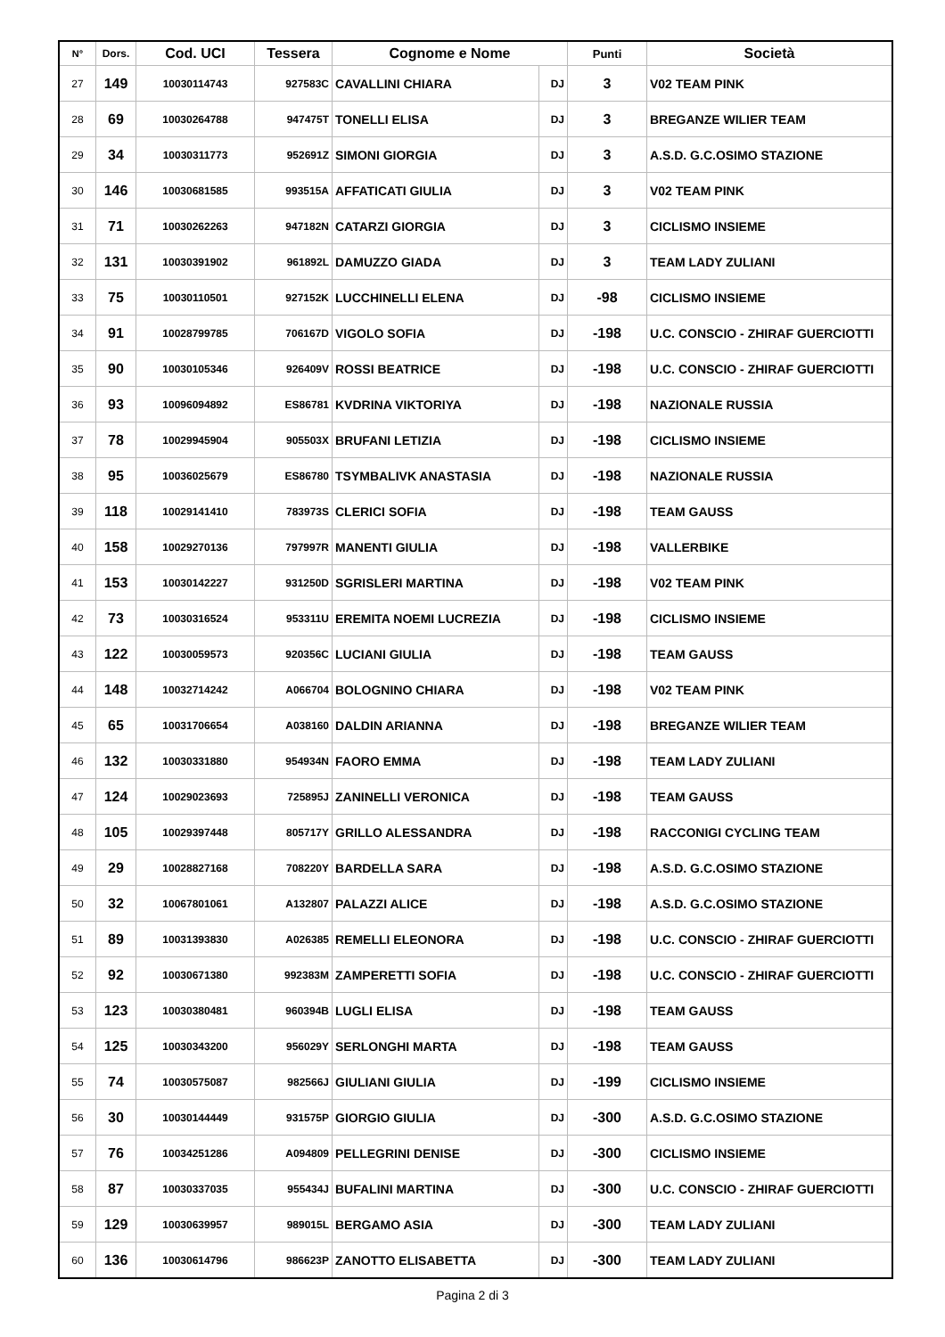| N° | Dors. | Cod. UCI | Tessera | Cognome e Nome | | Punti | Società |
| --- | --- | --- | --- | --- | --- | --- | --- |
| 27 | 149 | 10030114743 | 927583C | CAVALLINI CHIARA | DJ | 3 | V02 TEAM PINK |
| 28 | 69 | 10030264788 | 947475T | TONELLI ELISA | DJ | 3 | BREGANZE WILIER TEAM |
| 29 | 34 | 10030311773 | 952691Z | SIMONI GIORGIA | DJ | 3 | A.S.D. G.C.OSIMO STAZIONE |
| 30 | 146 | 10030681585 | 993515A | AFFATICATI GIULIA | DJ | 3 | V02 TEAM PINK |
| 31 | 71 | 10030262263 | 947182N | CATARZI GIORGIA | DJ | 3 | CICLISMO INSIEME |
| 32 | 131 | 10030391902 | 961892L | DAMUZZO GIADA | DJ | 3 | TEAM LADY ZULIANI |
| 33 | 75 | 10030110501 | 927152K | LUCCHINELLI ELENA | DJ | -98 | CICLISMO INSIEME |
| 34 | 91 | 10028799785 | 706167D | VIGOLO SOFIA | DJ | -198 | U.C. CONSCIO - ZHIRAF GUERCIOTTI |
| 35 | 90 | 10030105346 | 926409V | ROSSI BEATRICE | DJ | -198 | U.C. CONSCIO - ZHIRAF GUERCIOTTI |
| 36 | 93 | 10096094892 | ES86781 | KVDRINA VIKTORIYA | DJ | -198 | NAZIONALE RUSSIA |
| 37 | 78 | 10029945904 | 905503X | BRUFANI LETIZIA | DJ | -198 | CICLISMO INSIEME |
| 38 | 95 | 10036025679 | ES86780 | TSYMBALIVK ANASTASIA | DJ | -198 | NAZIONALE RUSSIA |
| 39 | 118 | 10029141410 | 783973S | CLERICI SOFIA | DJ | -198 | TEAM GAUSS |
| 40 | 158 | 10029270136 | 797997R | MANENTI GIULIA | DJ | -198 | VALLERBIKE |
| 41 | 153 | 10030142227 | 931250D | SGRISLERI MARTINA | DJ | -198 | V02 TEAM PINK |
| 42 | 73 | 10030316524 | 953311U | EREMITA NOEMI LUCREZIA | DJ | -198 | CICLISMO INSIEME |
| 43 | 122 | 10030059573 | 920356C | LUCIANI GIULIA | DJ | -198 | TEAM GAUSS |
| 44 | 148 | 10032714242 | A066704 | BOLOGNINO CHIARA | DJ | -198 | V02 TEAM PINK |
| 45 | 65 | 10031706654 | A038160 | DALDIN ARIANNA | DJ | -198 | BREGANZE WILIER TEAM |
| 46 | 132 | 10030331880 | 954934N | FAORO EMMA | DJ | -198 | TEAM LADY ZULIANI |
| 47 | 124 | 10029023693 | 725895J | ZANINELLI VERONICA | DJ | -198 | TEAM GAUSS |
| 48 | 105 | 10029397448 | 805717Y | GRILLO ALESSANDRA | DJ | -198 | RACCONIGI CYCLING TEAM |
| 49 | 29 | 10028827168 | 708220Y | BARDELLA SARA | DJ | -198 | A.S.D. G.C.OSIMO STAZIONE |
| 50 | 32 | 10067801061 | A132807 | PALAZZI ALICE | DJ | -198 | A.S.D. G.C.OSIMO STAZIONE |
| 51 | 89 | 10031393830 | A026385 | REMELLI ELEONORA | DJ | -198 | U.C. CONSCIO - ZHIRAF GUERCIOTTI |
| 52 | 92 | 10030671380 | 992383M | ZAMPERETTI SOFIA | DJ | -198 | U.C. CONSCIO - ZHIRAF GUERCIOTTI |
| 53 | 123 | 10030380481 | 960394B | LUGLI ELISA | DJ | -198 | TEAM GAUSS |
| 54 | 125 | 10030343200 | 956029Y | SERLONGHI MARTA | DJ | -198 | TEAM GAUSS |
| 55 | 74 | 10030575087 | 982566J | GIULIANI GIULIA | DJ | -199 | CICLISMO INSIEME |
| 56 | 30 | 10030144449 | 931575P | GIORGIO GIULIA | DJ | -300 | A.S.D. G.C.OSIMO STAZIONE |
| 57 | 76 | 10034251286 | A094809 | PELLEGRINI DENISE | DJ | -300 | CICLISMO INSIEME |
| 58 | 87 | 10030337035 | 955434J | BUFALINI MARTINA | DJ | -300 | U.C. CONSCIO - ZHIRAF GUERCIOTTI |
| 59 | 129 | 10030639957 | 989015L | BERGAMO ASIA | DJ | -300 | TEAM LADY ZULIANI |
| 60 | 136 | 10030614796 | 986623P | ZANOTTO ELISABETTA | DJ | -300 | TEAM LADY ZULIANI |
Pagina 2 di 3